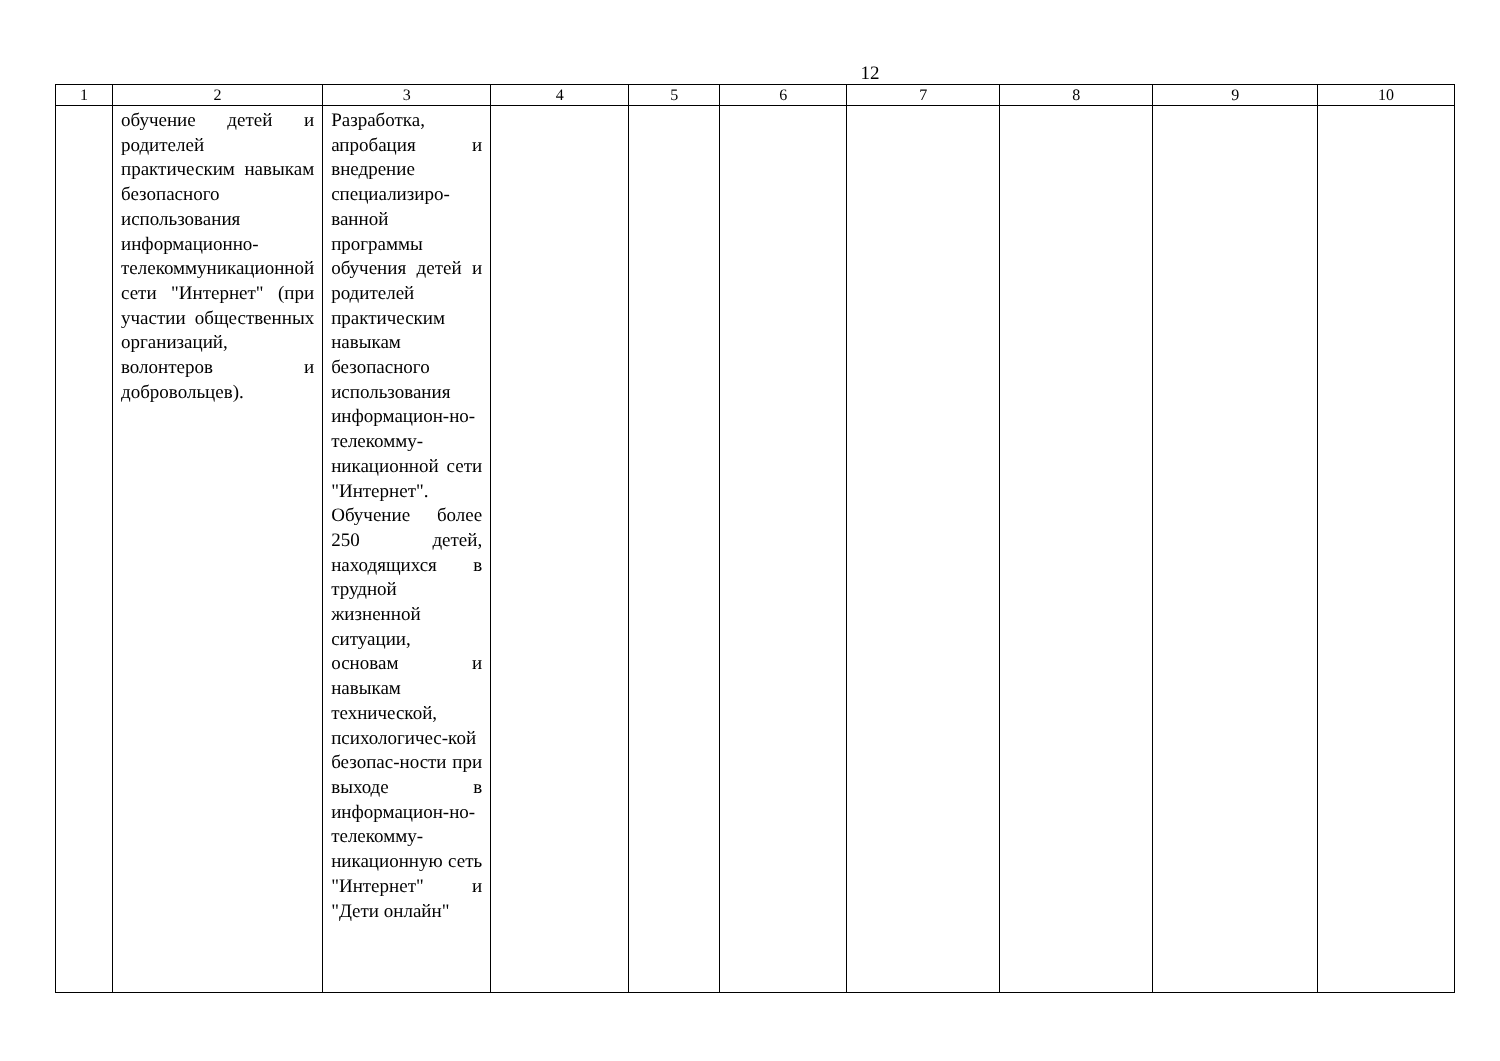12
| 1 | 2 | 3 | 4 | 5 | 6 | 7 | 8 | 9 | 10 |
| --- | --- | --- | --- | --- | --- | --- | --- | --- | --- |
| | обучение детей и родителей практическим навыкам безопасного использования информационно-телекоммуникационной сети "Интернет" (при участии общественных организаций, волонтеров и добровольцев). | Разработка, апробация и внедрение специализиро-ванной программы обучения детей и родителей практическим навыкам безопасного использования информацион-но-телекомму-никационной сети "Интернет". Обучение более 250 детей, находящихся в трудной жизненной ситуации, основам и навыкам технической, психологичес-кой безопас-ности при выходе в информацион-но-телекомму-никационную сеть "Интернет" и "Дети онлайн" | | | | | | | |